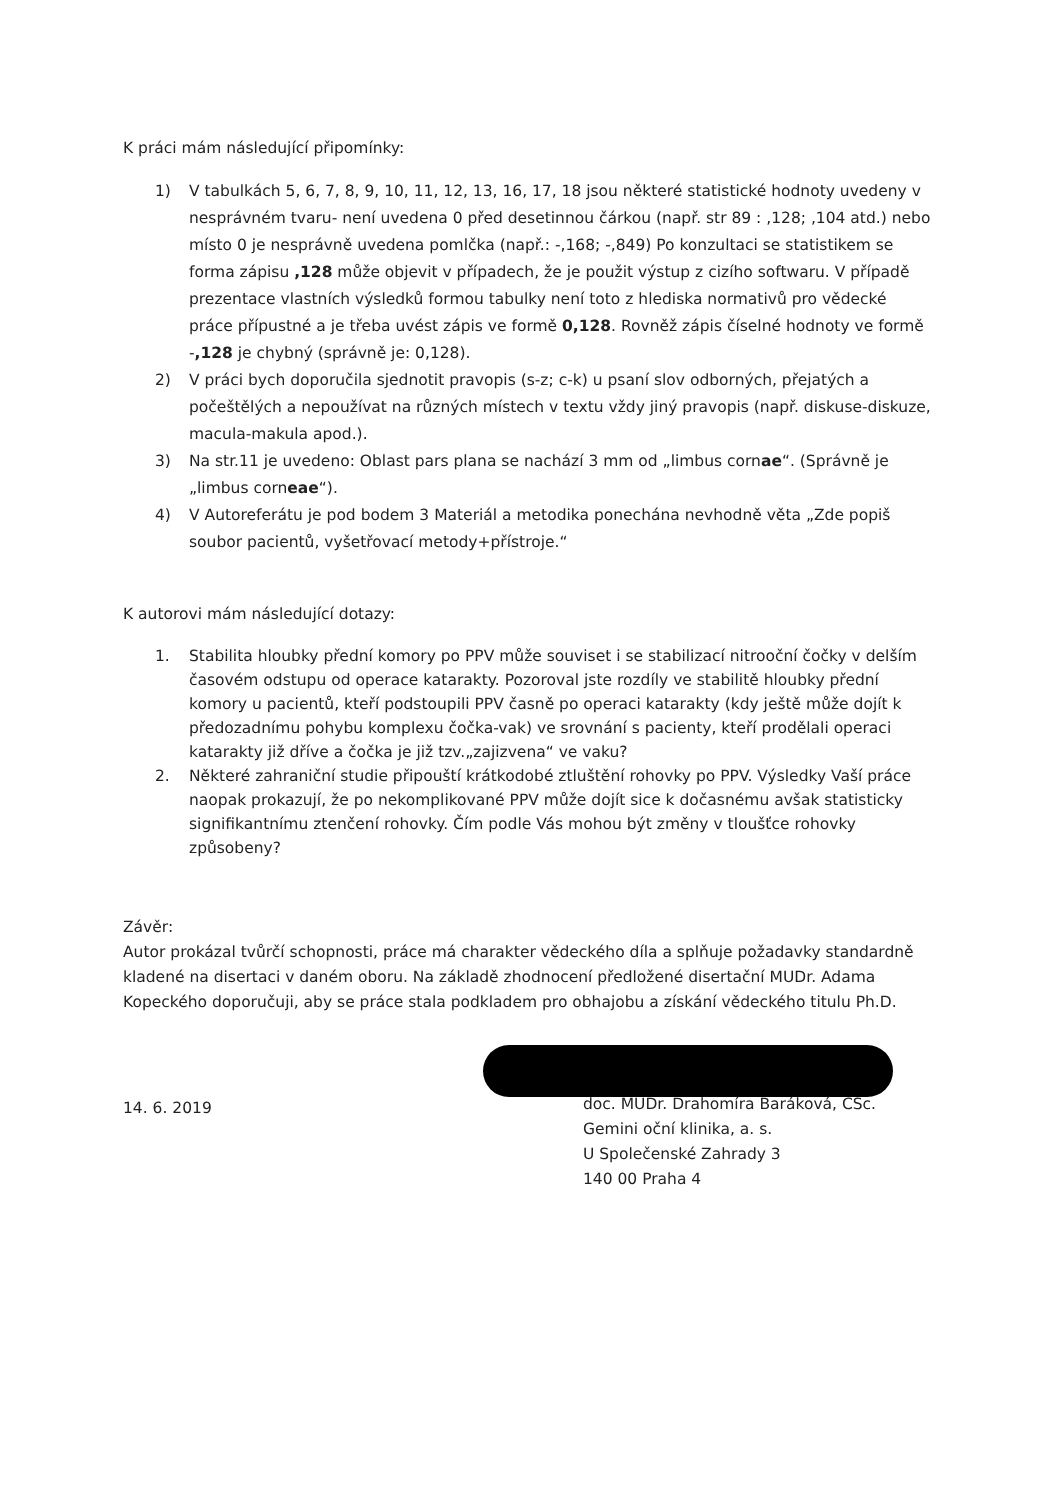K práci mám následující připomínky:
1) V tabulkách 5, 6, 7, 8, 9, 10, 11, 12, 13, 16, 17, 18 jsou některé statistické hodnoty uvedeny v nesprávném tvaru- není uvedena 0 před desetinnou čárkou (např. str 89 : ,128; ,104 atd.) nebo místo 0 je nesprávně uvedena pomlčka (např.: -,168; -,849) Po konzultaci se statistikem se forma zápisu ,128 může objevit v případech, že je použit výstup z cizího softwaru. V případě prezentace vlastních výsledků formou tabulky není toto z hlediska normativů pro vědecké práce přípustné a je třeba uvést zápis ve formě 0,128. Rovněž zápis číselné hodnoty ve formě -,128 je chybný (správně je: 0,128).
2) V práci bych doporučila sjednotit pravopis (s-z; c-k) u psaní slov odborných, přejatých a počeštělých a nepoužívat na různých místech v textu vždy jiný pravopis (např. diskuse-diskuze, macula-makula apod.).
3) Na str.11 je uvedeno: Oblast pars plana se nachází 3 mm od „limbus cornae“. (Správně je „limbus corneae“).
4) V Autoreferátu je pod bodem 3 Materiál a metodika ponechána nevhodně věta „Zde popiš soubor pacientů, vyšetřovací metody+přístroje.“
K autorovi mám následující dotazy:
1. Stabilita hloubky přední komory po PPV může souviset i se stabilizací nitrooční čočky v delším časovém odstupu od operace katarakty. Pozoroval jste rozdíly ve stabilitě hloubky přední komory u pacientů, kteří podstoupili PPV časně po operaci katarakty (kdy ještě může dojít k předozadnímu pohybu komplexu čočka-vak) ve srovnání s pacienty, kteří prodělali operaci katarakty již dříve a čočka je již tzv.„zajizvena“ ve vaku?
2. Některé zahraniční studie připouští krátkodobé ztluštění rohovky po PPV. Výsledky Vaší práce naopak prokazují, že po nekomplikované PPV může dojít sice k dočasnému avšak statisticky signifikantnímu ztenčení rohovky. Čím podle Vás mohou být změny v tloušťce rohovky způsobeny?
Závěr:
Autor prokázal tvůrčí schopnosti, práce má charakter vědeckého díla a splňuje požadavky standardně kladené na disertaci v daném oboru. Na základě zhodnocení předložené disertační MUDr. Adama Kopeckého doporučuji, aby se práce stala podkladem pro obhajobu a získání vědeckého titulu Ph.D.
14. 6. 2019
doc. MUDr. Drahomíra Baráková, CSc.
Gemini oční klinika, a. s.
U Společenské Zahrady 3
140 00 Praha 4